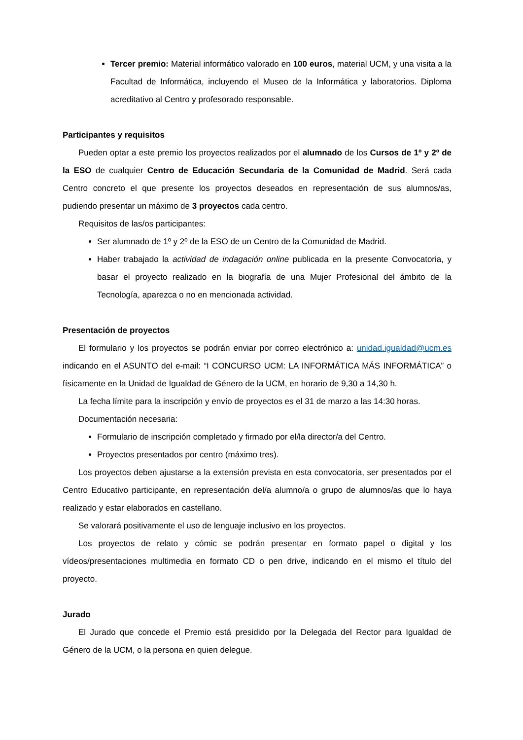Tercer premio: Material informático valorado en 100 euros, material UCM, y una visita a la Facultad de Informática, incluyendo el Museo de la Informática y laboratorios. Diploma acreditativo al Centro y profesorado responsable.
Participantes y requisitos
Pueden optar a este premio los proyectos realizados por el alumnado de los Cursos de 1º y 2º de la ESO de cualquier Centro de Educación Secundaria de la Comunidad de Madrid. Será cada Centro concreto el que presente los proyectos deseados en representación de sus alumnos/as, pudiendo presentar un máximo de 3 proyectos cada centro.
Requisitos de las/os participantes:
Ser alumnado de 1º y 2º de la ESO de un Centro de la Comunidad de Madrid.
Haber trabajado la actividad de indagación online publicada en la presente Convocatoria, y basar el proyecto realizado en la biografía de una Mujer Profesional del ámbito de la Tecnología, aparezca o no en mencionada actividad.
Presentación de proyectos
El formulario y los proyectos se podrán enviar por correo electrónico a: unidad.igualdad@ucm.es indicando en el ASUNTO del e-mail: “I CONCURSO UCM: LA INFORMÁTICA MÁS INFORMÁTICA” o físicamente en la Unidad de Igualdad de Género de la UCM, en horario de 9,30 a 14,30 h.
La fecha límite para la inscripción y envío de proyectos es el 31 de marzo a las 14:30 horas.
Documentación necesaria:
Formulario de inscripción completado y firmado por el/la director/a del Centro.
Proyectos presentados por centro (máximo tres).
Los proyectos deben ajustarse a la extensión prevista en esta convocatoria, ser presentados por el Centro Educativo participante, en representación del/a alumno/a o grupo de alumnos/as que lo haya realizado y estar elaborados en castellano.
Se valorará positivamente el uso de lenguaje inclusivo en los proyectos.
Los proyectos de relato y cómic se podrán presentar en formato papel o digital y los vídeos/presentaciones multimedia en formato CD o pen drive, indicando en el mismo el título del proyecto.
Jurado
El Jurado que concede el Premio está presidido por la Delegada del Rector para Igualdad de Género de la UCM, o la persona en quien delegue.